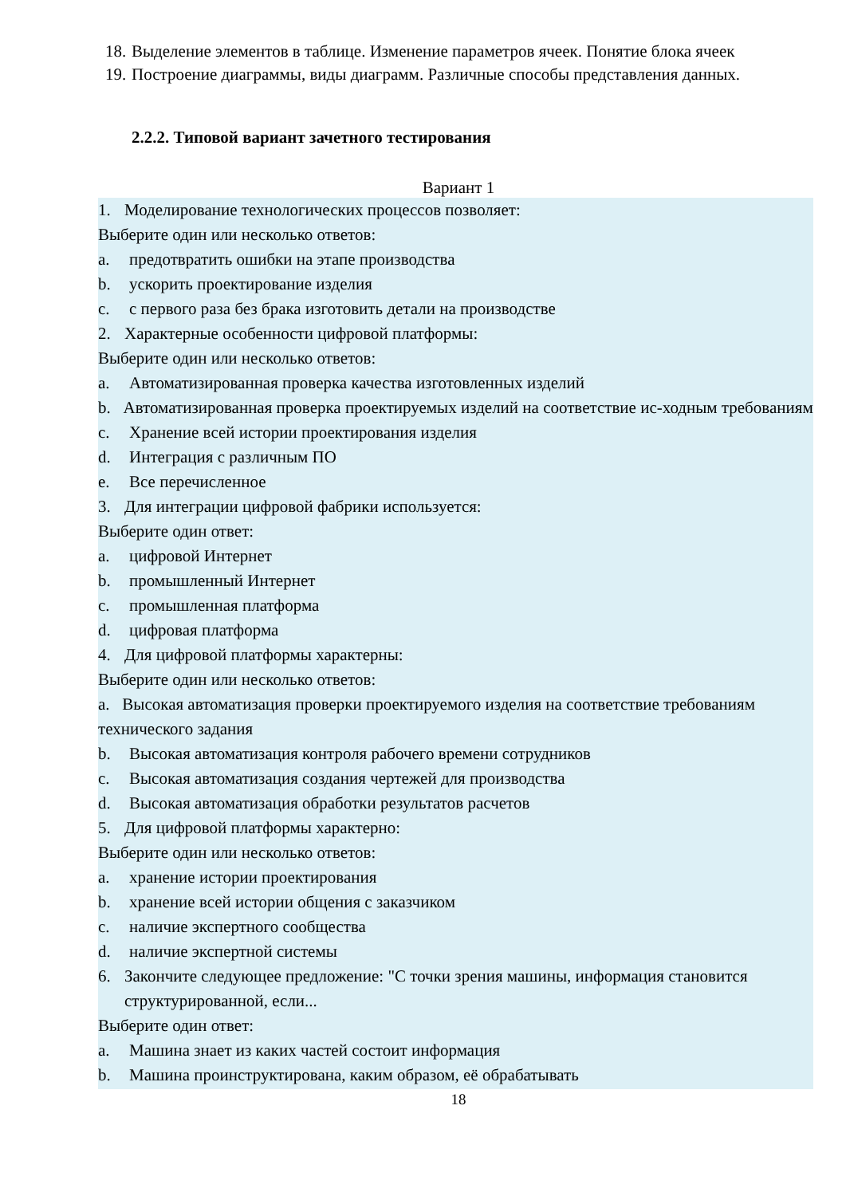18. Выделение элементов в таблице. Изменение параметров ячеек. Понятие блока ячеек
19. Построение диаграммы, виды диаграмм. Различные способы представления данных.
2.2.2. Типовой вариант зачетного тестирования
Вариант 1
1. Моделирование технологических процессов позволяет:
Выберите один или несколько ответов:
a. предотвратить ошибки на этапе производства
b. ускорить проектирование изделия
c. с первого раза без брака изготовить детали на производстве
2. Характерные особенности цифровой платформы:
Выберите один или несколько ответов:
a. Автоматизированная проверка качества изготовленных изделий
b. Автоматизированная проверка проектируемых изделий на соответствие ис-ходным требованиям
c. Хранение всей истории проектирования изделия
d. Интеграция с различным ПО
e. Все перечисленное
3. Для интеграции цифровой фабрики используется:
Выберите один ответ:
a. цифровой Интернет
b. промышленный Интернет
c. промышленная платформа
d. цифровая платформа
4. Для цифровой платформы характерны:
Выберите один или несколько ответов:
a. Высокая автоматизация проверки проектируемого изделия на соответствие требованиям технического задания
b. Высокая автоматизация контроля рабочего времени сотрудников
c. Высокая автоматизация создания чертежей для производства
d. Высокая автоматизация обработки результатов расчетов
5. Для цифровой платформы характерно:
Выберите один или несколько ответов:
a. хранение истории проектирования
b. хранение всей истории общения с заказчиком
c. наличие экспертного сообщества
d. наличие экспертной системы
6. Закончите следующее предложение: "С точки зрения машины, информация становится структурированной, если...
Выберите один ответ:
a. Машина знает из каких частей состоит информация
b. Машина проинструктирована, каким образом, её обрабатывать
18